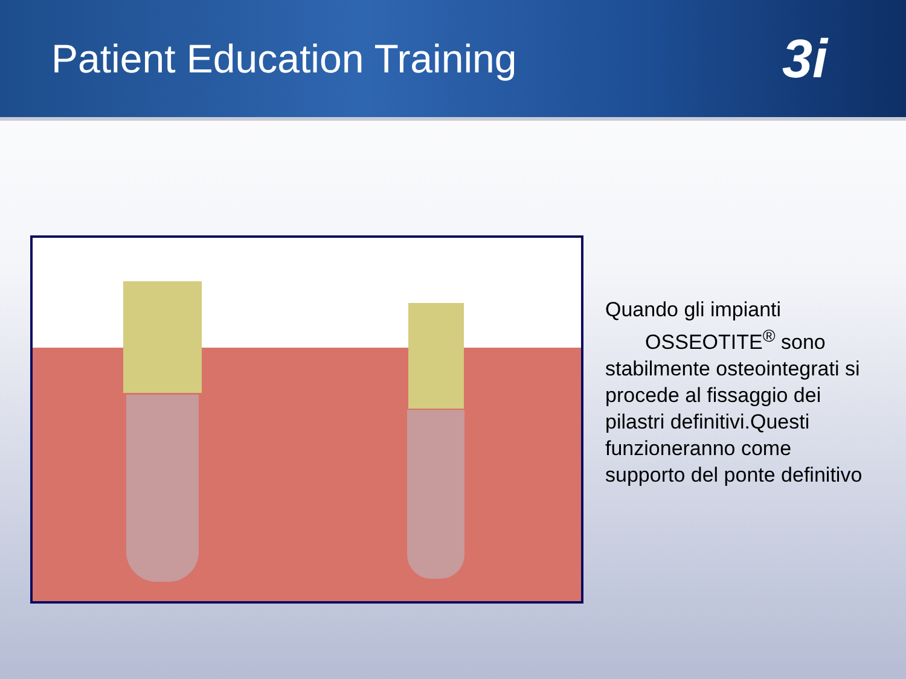Patient Education Training
3i
Quando gli impianti
OSSEOTITE<sup>®</sup> sono stabilmente osteointegrati si procede al fissaggio dei pilastri definitivi.Questi funzioneranno come supporto del ponte definitivo